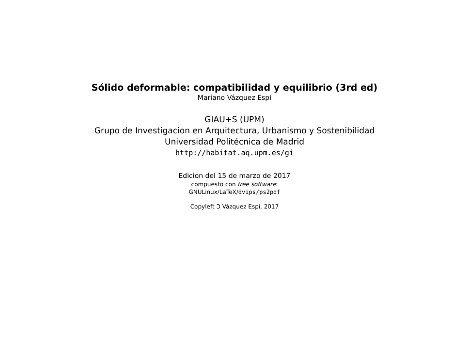Sólido deformable: compatibilidad y equilibrio (3rd ed)
Mariano Vázquez Espí
GIAU+S (UPM)
Grupo de Investigacion en Arquitectura, Urbanismo y Sostenibilidad
Universidad Politécnica de Madrid
http://habitat.aq.upm.es/gi
Edicion del 15 de marzo de 2017
compuesto con free software:
GNULinux/LaTeX/dvips/ps2pdf
Copyleft Ↄ Vázquez Espí, 2017